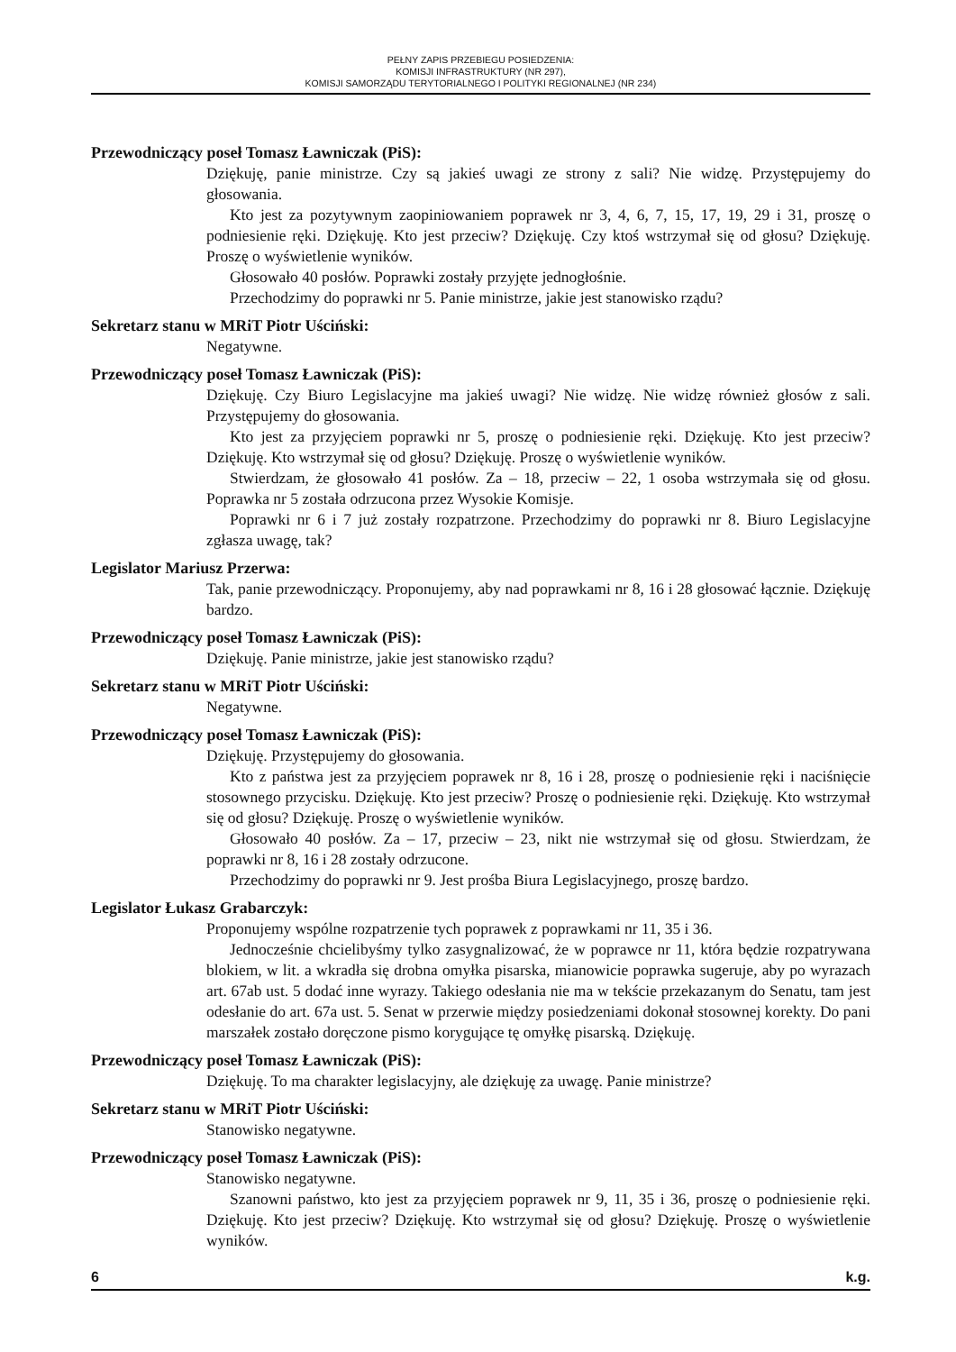PEŁNY ZAPIS PRZEBIEGU POSIEDZENIA:
KOMISJI INFRASTRUKTURY (NR 297),
KOMISJI SAMORZĄDU TERYTORIALNEGO I POLITYKI REGIONALNEJ (NR 234)
Przewodniczący poseł Tomasz Ławniczak (PiS):
Dziękuję, panie ministrze. Czy są jakieś uwagi ze strony z sali? Nie widzę. Przystępujemy do głosowania.
Kto jest za pozytywnym zaopiniowaniem poprawek nr 3, 4, 6, 7, 15, 17, 19, 29 i 31, proszę o podniesienie ręki. Dziękuję. Kto jest przeciw? Dziękuję. Czy ktoś wstrzymał się od głosu? Dziękuję. Proszę o wyświetlenie wyników.
Głosowało 40 posłów. Poprawki zostały przyjęte jednogłośnie.
Przechodzimy do poprawki nr 5. Panie ministrze, jakie jest stanowisko rządu?
Sekretarz stanu w MRiT Piotr Uściński:
Negatywne.
Przewodniczący poseł Tomasz Ławniczak (PiS):
Dziękuję. Czy Biuro Legislacyjne ma jakieś uwagi? Nie widzę. Nie widzę również głosów z sali. Przystępujemy do głosowania.
Kto jest za przyjęciem poprawki nr 5, proszę o podniesienie ręki. Dziękuję. Kto jest przeciw? Dziękuję. Kto wstrzymał się od głosu? Dziękuję. Proszę o wyświetlenie wyników.
Stwierdzam, że głosowało 41 posłów. Za – 18, przeciw – 22, 1 osoba wstrzymała się od głosu. Poprawka nr 5 została odrzucona przez Wysokie Komisje.
Poprawki nr 6 i 7 już zostały rozpatrzone. Przechodzimy do poprawki nr 8. Biuro Legislacyjne zgłasza uwagę, tak?
Legislator Mariusz Przerwa:
Tak, panie przewodniczący. Proponujemy, aby nad poprawkami nr 8, 16 i 28 głosować łącznie. Dziękuję bardzo.
Przewodniczący poseł Tomasz Ławniczak (PiS):
Dziękuję. Panie ministrze, jakie jest stanowisko rządu?
Sekretarz stanu w MRiT Piotr Uściński:
Negatywne.
Przewodniczący poseł Tomasz Ławniczak (PiS):
Dziękuję. Przystępujemy do głosowania.
Kto z państwa jest za przyjęciem poprawek nr 8, 16 i 28, proszę o podniesienie ręki i naciśnięcie stosownego przycisku. Dziękuję. Kto jest przeciw? Proszę o podniesienie ręki. Dziękuję. Kto wstrzymał się od głosu? Dziękuję. Proszę o wyświetlenie wyników.
Głosowało 40 posłów. Za – 17, przeciw – 23, nikt nie wstrzymał się od głosu. Stwierdzam, że poprawki nr 8, 16 i 28 zostały odrzucone.
Przechodzimy do poprawki nr 9. Jest prośba Biura Legislacyjnego, proszę bardzo.
Legislator Łukasz Grabarczyk:
Proponujemy wspólne rozpatrzenie tych poprawek z poprawkami nr 11, 35 i 36.
Jednocześnie chcielibyśmy tylko zasygnalizować, że w poprawce nr 11, która będzie rozpatrywana blokiem, w lit. a wkradła się drobna omyłka pisarska, mianowicie poprawka sugeruje, aby po wyrazach art. 67ab ust. 5 dodać inne wyrazy. Takiego odesłania nie ma w tekście przekazanym do Senatu, tam jest odesłanie do art. 67a ust. 5. Senat w przerwie między posiedzeniami dokonał stosownej korekty. Do pani marszałek zostało doręczone pismo korygujące tę omyłkę pisarską. Dziękuję.
Przewodniczący poseł Tomasz Ławniczak (PiS):
Dziękuję. To ma charakter legislacyjny, ale dziękuję za uwagę. Panie ministrze?
Sekretarz stanu w MRiT Piotr Uściński:
Stanowisko negatywne.
Przewodniczący poseł Tomasz Ławniczak (PiS):
Stanowisko negatywne.
Szanowni państwo, kto jest za przyjęciem poprawek nr 9, 11, 35 i 36, proszę o podniesienie ręki. Dziękuję. Kto jest przeciw? Dziękuję. Kto wstrzymał się od głosu? Dziękuję. Proszę o wyświetlenie wyników.
6 k.g.